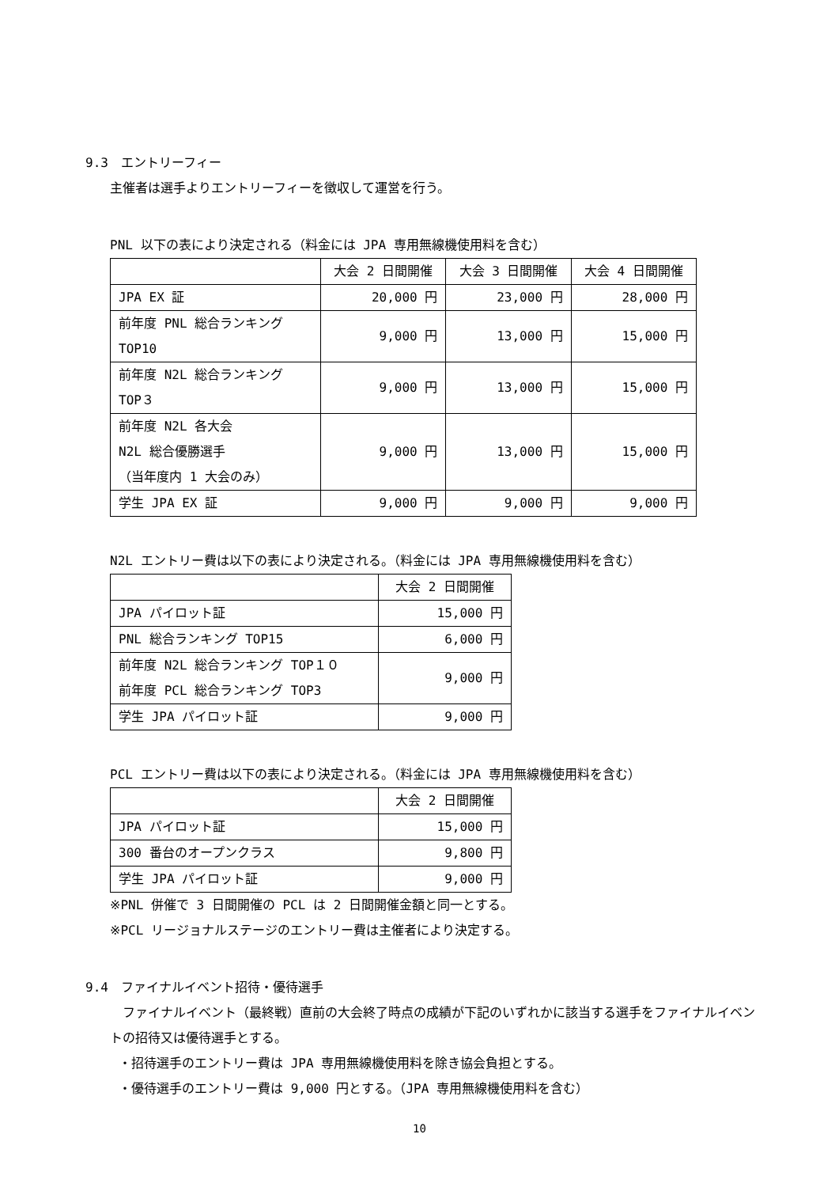9.3　エントリーフィー
主催者は選手よりエントリーフィーを徴収して運営を行う。
PNL 以下の表により決定される（料金には JPA 専用無線機使用料を含む）
| | 大会 2 日間開催 | 大会 3 日間開催 | 大会 4 日間開催 |
| JPA EX 証 | 20,000 円 | 23,000 円 | 28,000 円 |
| 前年度 PNL 総合ランキング TOP10 | 9,000 円 | 13,000 円 | 15,000 円 |
| 前年度 N2L 総合ランキング TOP３ | 9,000 円 | 13,000 円 | 15,000 円 |
| 前年度 N2L 各大会 N2L 総合優勝選手 （当年度内 1 大会のみ） | 9,000 円 | 13,000 円 | 15,000 円 |
| 学生 JPA EX 証 | 9,000 円 | 9,000 円 | 9,000 円 |
N2L エントリー費は以下の表により決定される。（料金には JPA 専用無線機使用料を含む）
| | 大会 2 日間開催 |
| JPA パイロット証 | 15,000 円 |
| PNL 総合ランキング TOP15 | 6,000 円 |
| 前年度 N2L 総合ランキング TOP１０ 前年度 PCL 総合ランキング TOP3 | 9,000 円 |
| 学生 JPA パイロット証 | 9,000 円 |
PCL エントリー費は以下の表により決定される。（料金には JPA 専用無線機使用料を含む）
| | 大会 2 日間開催 |
| JPA パイロット証 | 15,000 円 |
| 300 番台のオープンクラス | 9,800 円 |
| 学生 JPA パイロット証 | 9,000 円 |
※PNL 併催で 3 日間開催の PCL は 2 日間開催金額と同一とする。
※PCL リージョナルステージのエントリー費は主催者により決定する。
9.4　ファイナルイベント招待・優待選手
　ファイナルイベント（最終戦）直前の大会終了時点の成績が下記のいずれかに該当する選手をファイナルイベントの招待又は優待選手とする。
・招待選手のエントリー費は JPA 専用無線機使用料を除き協会負担とする。
・優待選手のエントリー費は 9,000 円とする。（JPA 専用無線機使用料を含む）
10